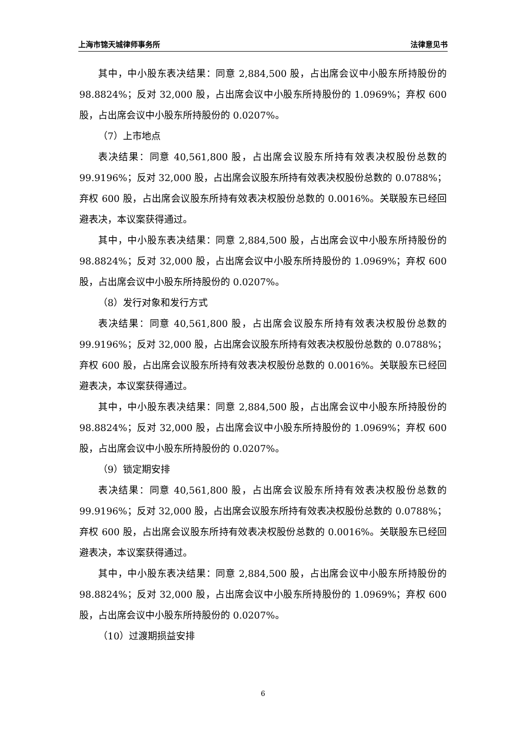上海市锦天城律师事务所 法律意见书
其中，中小股东表决结果：同意 2,884,500 股，占出席会议中小股东所持股份的 98.8824%；反对 32,000 股，占出席会议中小股东所持股份的 1.0969%；弃权 600 股，占出席会议中小股东所持股份的 0.0207%。
（7）上市地点
表决结果：同意 40,561,800 股，占出席会议股东所持有效表决权股份总数的 99.9196%；反对 32,000 股，占出席会议股东所持有效表决权股份总数的 0.0788%；弃权 600 股，占出席会议股东所持有效表决权股份总数的 0.0016%。关联股东已经回避表决，本议案获得通过。
其中，中小股东表决结果：同意 2,884,500 股，占出席会议中小股东所持股份的 98.8824%；反对 32,000 股，占出席会议中小股东所持股份的 1.0969%；弃权 600 股，占出席会议中小股东所持股份的 0.0207%。
（8）发行对象和发行方式
表决结果：同意 40,561,800 股，占出席会议股东所持有效表决权股份总数的 99.9196%；反对 32,000 股，占出席会议股东所持有效表决权股份总数的 0.0788%；弃权 600 股，占出席会议股东所持有效表决权股份总数的 0.0016%。关联股东已经回避表决，本议案获得通过。
其中，中小股东表决结果：同意 2,884,500 股，占出席会议中小股东所持股份的 98.8824%；反对 32,000 股，占出席会议中小股东所持股份的 1.0969%；弃权 600 股，占出席会议中小股东所持股份的 0.0207%。
（9）锁定期安排
表决结果：同意 40,561,800 股，占出席会议股东所持有效表决权股份总数的 99.9196%；反对 32,000 股，占出席会议股东所持有效表决权股份总数的 0.0788%；弃权 600 股，占出席会议股东所持有效表决权股份总数的 0.0016%。关联股东已经回避表决，本议案获得通过。
其中，中小股东表决结果：同意 2,884,500 股，占出席会议中小股东所持股份的 98.8824%；反对 32,000 股，占出席会议中小股东所持股份的 1.0969%；弃权 600 股，占出席会议中小股东所持股份的 0.0207%。
（10）过渡期损益安排
6